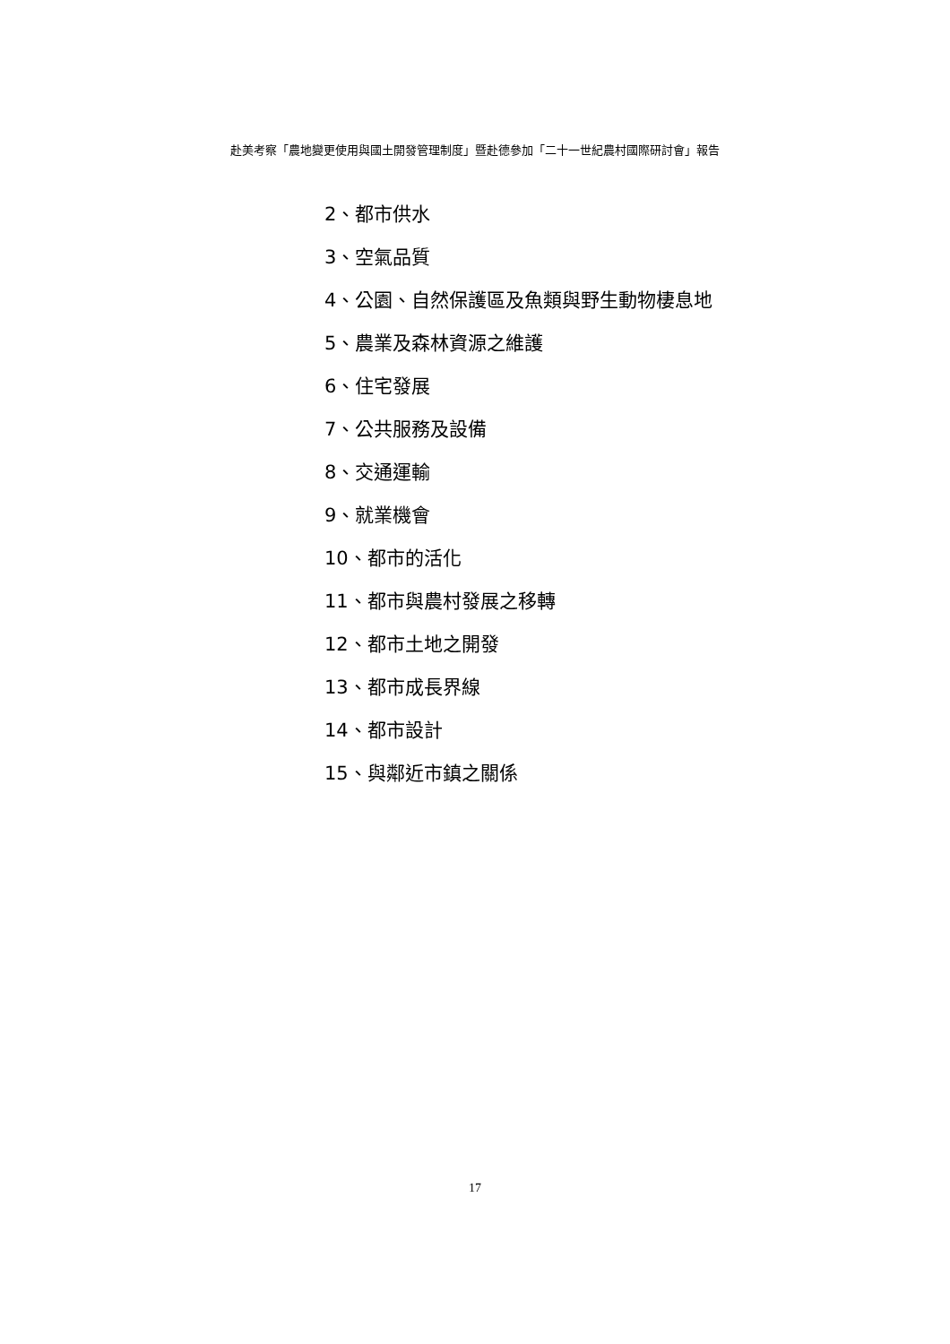赴美考察「農地變更使用與國土開發管理制度」暨赴德參加「二十一世紀農村國際研討會」報告
2、都市供水
3、空氣品質
4、公園、自然保護區及魚類與野生動物棲息地
5、農業及森林資源之維護
6、住宅發展
7、公共服務及設備
8、交通運輸
9、就業機會
10、都市的活化
11、都市與農村發展之移轉
12、都市土地之開發
13、都市成長界線
14、都市設計
15、與鄰近市鎮之關係
17